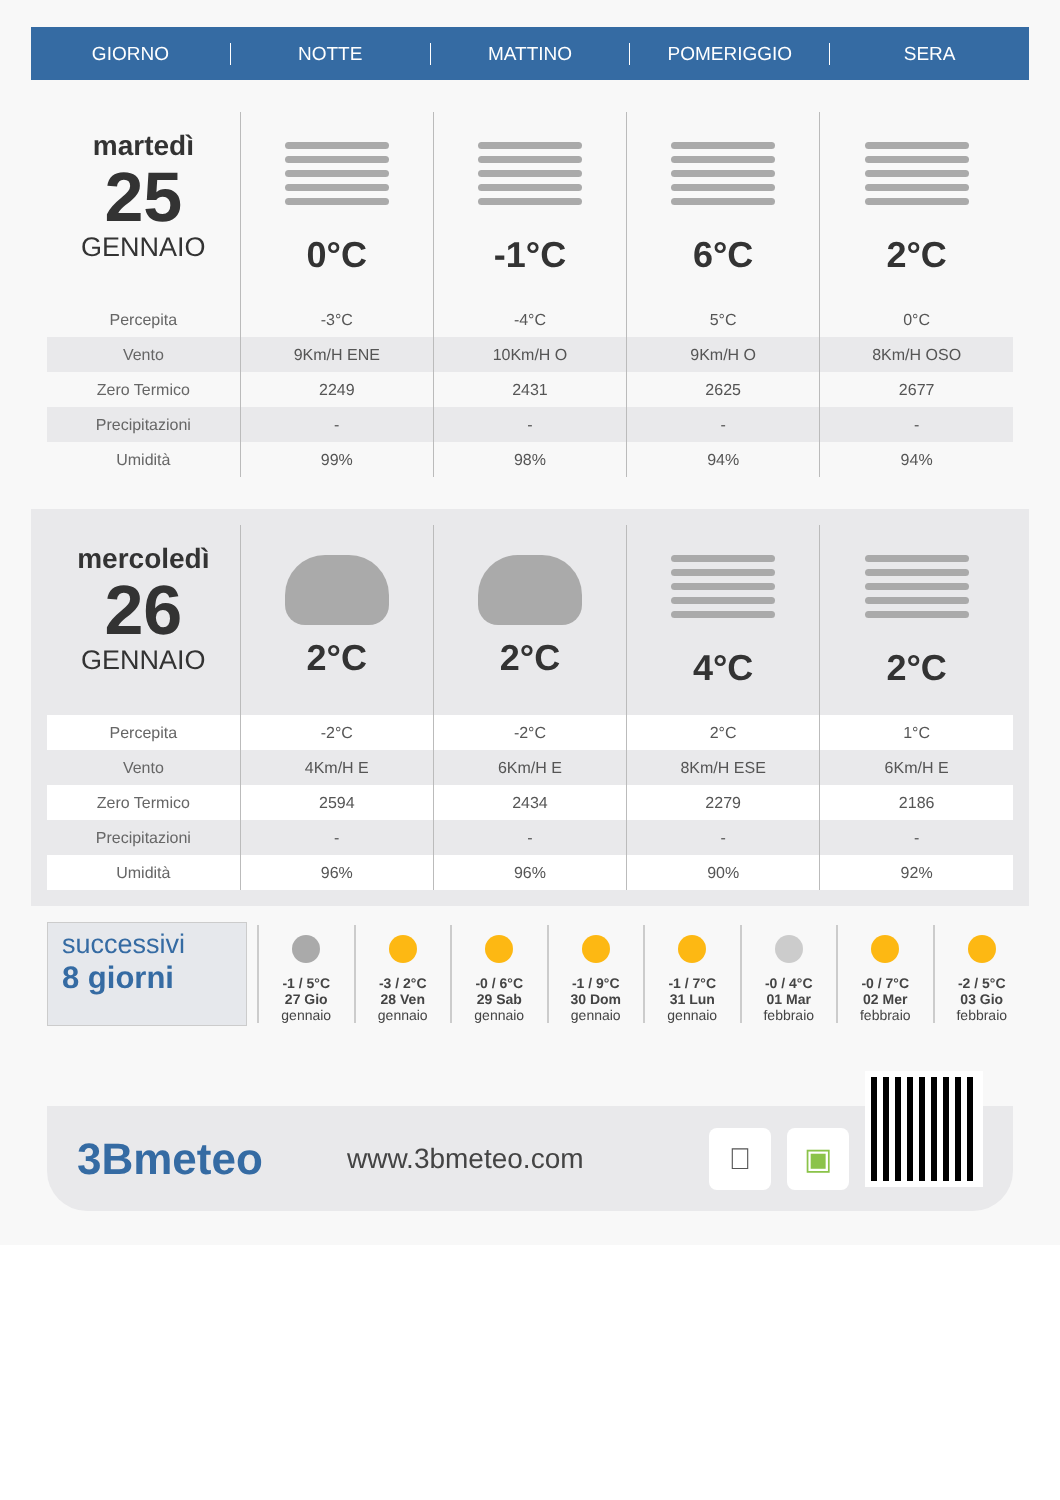GIORNO NOTTE MATTINO POMERIGGIO SERA
| martedì 25 GENNAIO | 0°C | -1°C | 6°C | 2°C |
| Percepita | -3°C | -4°C | 5°C | 0°C |
| Vento | 9Km/H ENE | 10Km/H O | 9Km/H O | 8Km/H OSO |
| Zero Termico | 2249 | 2431 | 2625 | 2677 |
| Precipitazioni | - | - | - | - |
| Umidità | 99% | 98% | 94% | 94% |
| mercoledì 26 GENNAIO | 2°C | 2°C | 4°C | 2°C |
| Percepita | -2°C | -2°C | 2°C | 1°C |
| Vento | 4Km/H E | 6Km/H E | 8Km/H ESE | 6Km/H E |
| Zero Termico | 2594 | 2434 | 2279 | 2186 |
| Precipitazioni | - | - | - | - |
| Umidità | 96% | 96% | 90% | 92% |
successivi
8 giorni
-1 / 5°C
27 Gio
gennaio
-3 / 2°C
28 Ven
gennaio
-0 / 6°C
29 Sab
gennaio
-1 / 9°C
30 Dom
gennaio
-1 / 7°C
31 Lun
gennaio
-0 / 4°C
01 Mar
febbraio
-0 / 7°C
02 Mer
febbraio
-2 / 5°C
03 Gio
febbraio
3Bmeteo
www.3bmeteo.com
 ▣